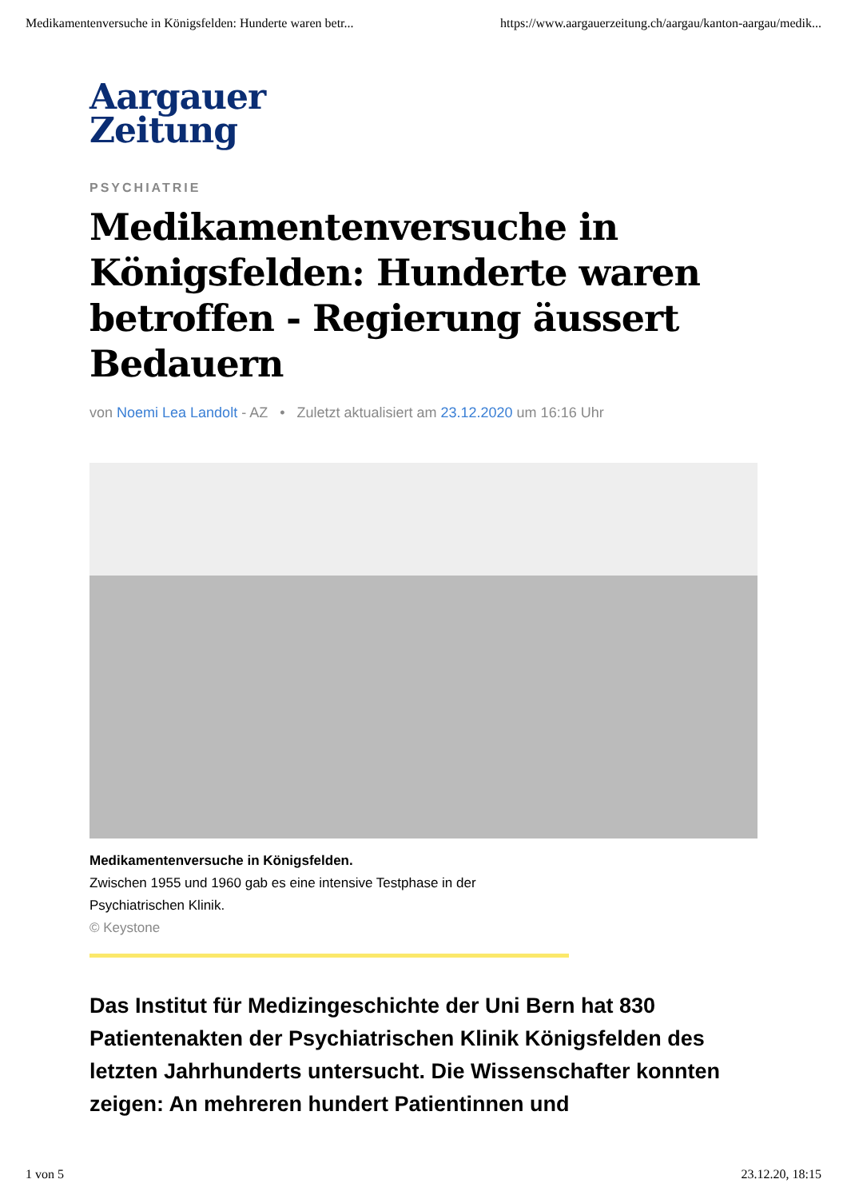Medikamentenversuche in Königsfelden: Hunderte waren betr... https://www.aargauerzeitung.ch/aargau/kanton-aargau/medik...
Aargauer
Zeitung
PSYCHIATRIE
Medikamentenversuche in Königsfelden: Hunderte waren betroffen - Regierung äussert Bedauern
von Noemi Lea Landolt - AZ • Zuletzt aktualisiert am 23.12.2020 um 16:16 Uhr
Medikamentenversuche in Königsfelden.
Zwischen 1955 und 1960 gab es eine intensive Testphase in der
Psychiatrischen Klinik.
© Keystone
Das Institut für Medizingeschichte der Uni Bern hat 830 Patientenakten der Psychiatrischen Klinik Königsfelden des letzten Jahrhunderts untersucht. Die Wissenschafter konnten zeigen: An mehreren hundert Patientinnen und
1 von 5 23.12.20, 18:15